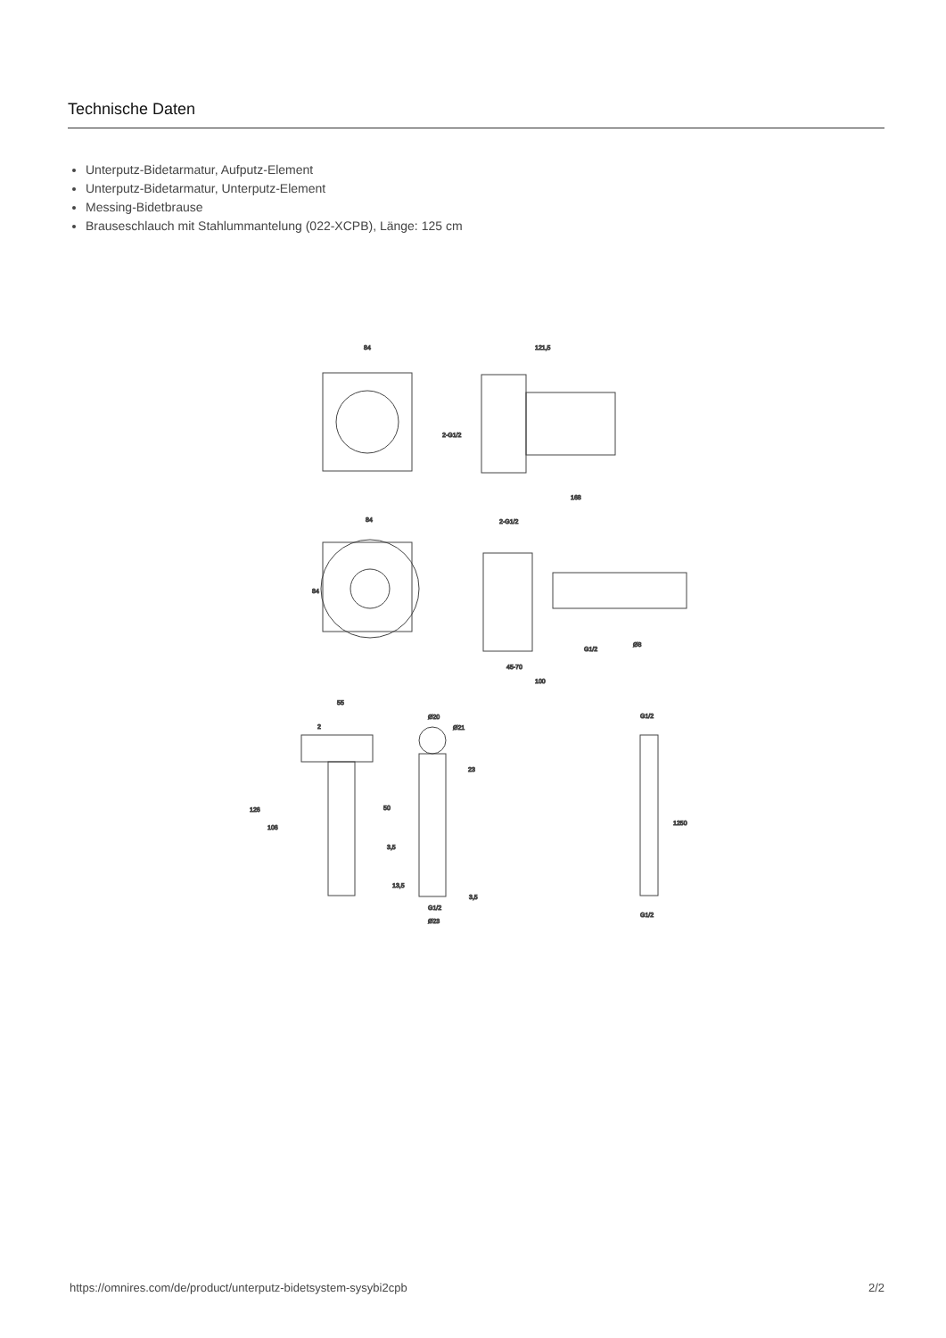Technische Daten
Unterputz-Bidetarmatur, Aufputz-Element
Unterputz-Bidetarmatur, Unterputz-Element
Messing-Bidetbrause
Brauseschlauch mit Stahlummantelung (022-XCPB), Länge: 125 cm
84
121,5
2-G1/2
84
84
168
2-G1/2
G1/2
45-70
100
Ø8
55
2
126
106
50
3,5
Ø20
Ø21
23
G1/2
Ø23
13,5
3,5
G1/2
G1/2
1250
https://omnires.com/de/product/unterputz-bidetsystem-sysybi2cpb 2/2